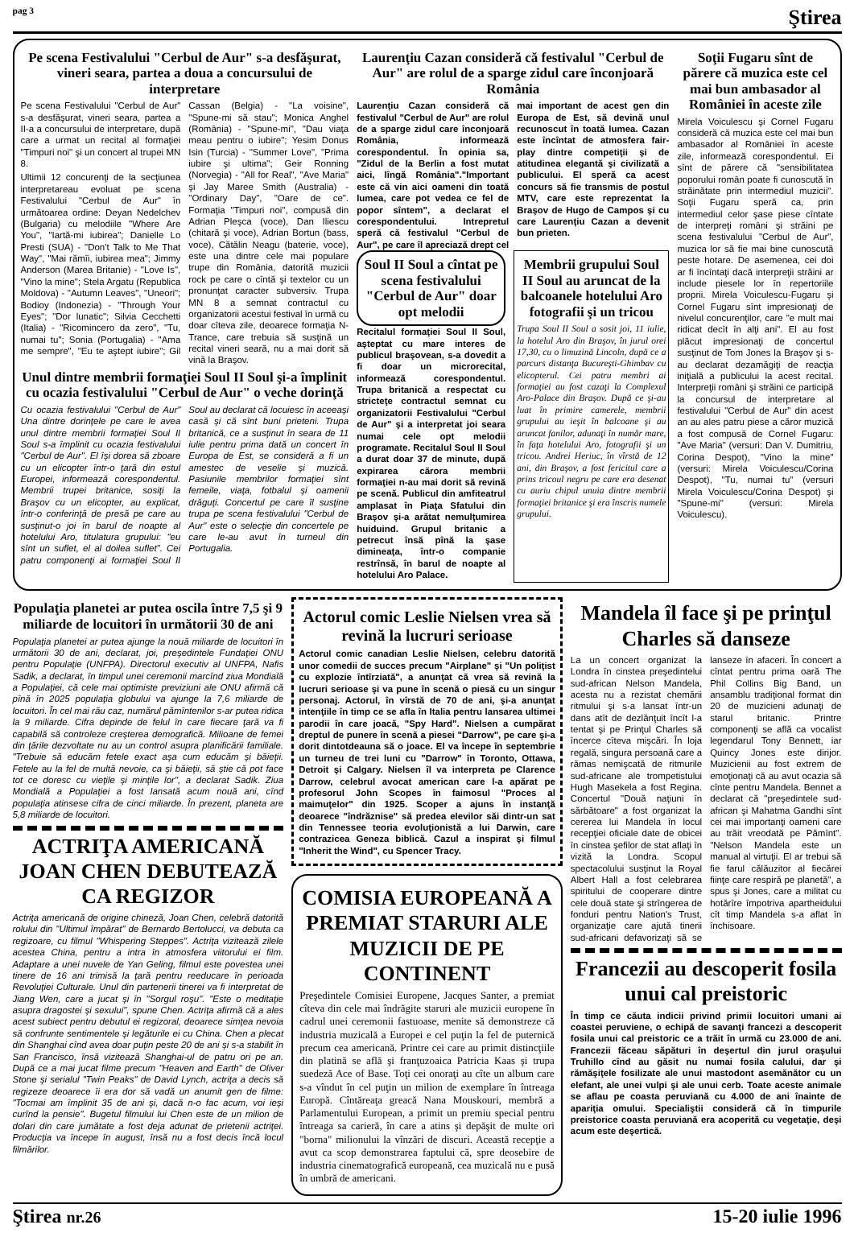pag 3 Ştirea
Pe scena Festivalului "Cerbul de Aur" s-a desfăşurat, vineri seara, partea a doua a concursului de interpretare
Pe scena Festivalului "Cerbul de Aur" s-a desfăşurat, vineri seara, partea a II-a a concursului de interpretare, după care a urmat un recital al formaţiei "Timpuri noi" şi un concert al trupei MN 8.
Ultimii 12 concurenţi de la secţiunea interpretareau evoluat pe scena Festivalului "Cerbul de Aur" în următoarea ordine: Deyan Nedelchev (Bulgaria) cu melodiile "Where Are You", "Iartă-mi iubirea"; Danielle Lo Presti (SUA) - "Don't Talk to Me That Way", "Mai rămîi, iubirea mea"; Jimmy Anderson (Marea Britanie) - "Love Is", "Vino la mine"; Stela Argatu (Republica Moldova) - "Autumn Leaves", "Uneori"; Bodioy (Indonezia) - "Through Your Eyes"; "Dor lunatic"; Silvia Cecchetti (Italia) - "Ricomincero da zero", "Tu, numai tu"; Sonia (Portugalia) - "Ama me sempre", "Eu te aştept iubire"; Gil Cassan (Belgia) - "La voisine", "Spune-mi să stau"; Monica Anghel (România) - "Spune-mi", "Dau viaţa meau pentru o iubire"; Yesim Donus Isin (Turcia) - "Summer Love", "Prima iubire şi ultima"; Geir Ronning (Norvegia) - "All for Real", "Ave Maria" şi Jay Maree Smith (Australia) - "Ordinary Day", "Oare de ce". Formaţia "Timpuri noi", compusă din Adrian Pleşca (voce), Dan Iliescu (chitară şi voce), Adrian Bortun (bass, voce), Cătălin Neagu (baterie, voce), este una dintre cele mai populare trupe din România, datorită muzicii rock pe care o cîntă şi textelor cu un pronunţat caracter subversiv. Trupa MN 8 a semnat contractul cu organizatorii acestui festival în urmă cu doar cîteva zile, deoarece formaţia N-Trance, care trebuia să susţină un recital vineri seară, nu a mai dorit să vină la Braşov.
Unul dintre membrii formaţiei Soul II Soul şi-a împlinit cu ocazia festivalului "Cerbul de Aur" o veche dorinţă
Cu ocazia festivalului "Cerbul de Aur" Una dintre dorinţele pe care le avea unul dintre membrii formaţiei Soul II Soul s-a împlinit cu ocazia festivalului "Cerbul de Aur". El îşi dorea să zboare cu un elicopter într-o ţară din estul Europei, informează corespondentul. Membrii trupei britanice, sosiţi la Braşov cu un elicopter, au explicat, într-o conferinţă de presă pe care au susţinut-o joi în barul de noapte al hotelului Aro, titulatura grupului: "eu sînt un suflet, el al doilea suflet". Cei patru componenţi ai formaţiei Soul II Soul au declarat că locuiesc în aceeaşi casă şi că sînt buni prieteni. Trupa britanică, ce a susţinut în seara de 11 iulie pentru prima dată un concert în Europa de Est, se consideră a fi un amestec de veselie şi muzică. Pasiunile membrilor formaţiei sînt femeile, viaţa, fotbalul şi oamenii drăguţi. Concertul pe care îl susţine trupa pe scena festivalului "Cerbul de Aur" este o selecţie din concertele pe care le-au avut în turneul din Portugalia.
Laurenţiu Cazan consideră că festivalul "Cerbul de Aur" are rolul de a sparge zidul care înconjoară România
Laurenţiu Cazan consideră că festivalul "Cerbul de Aur" are rolul de a sparge zidul care înconjoară România, informează corespondentul. În opinia sa, "Zidul de la Berlin a fost mutat aici, lîngă România"."Important este că vin aici oameni din toată lumea, care pot vedea ce fel de popor sîntem", a declarat el corespondentului. Intrepretul speră că festivalul "Cerbul de Aur", pe care îl apreciază drept cel mai important de acest gen din Europa de Est, să devină unul recunoscut în toată lumea. Cazan este încîntat de atmosfera fair-play dintre competiţii şi de atitudinea elegantă şi civilizată a publicului. El speră ca acest concurs să fie transmis de postul MTV, care este reprezentat la Braşov de Hugo de Campos şi cu care Laurenţiu Cazan a devenit bun prieten.
Soul II Soul a cîntat pe scena festivalului "Cerbul de Aur" doar opt melodii
Recitalul formaţiei Soul II Soul, aşteptat cu mare interes de publicul braşovean, s-a dovedit a fi doar un microrecital, informează corespondentul. Trupa britanică a respectat cu stricteţe contractul semnat cu organizatorii Festivalului "Cerbul de Aur" şi a interpretat joi seara numai cele opt melodii programate. Recitalul Soul II Soul a durat doar 37 de minute, după expirarea cărora membrii formaţiei n-au mai dorit să revină pe scenă. Publicul din amfiteatrul amplasat în Piaţa Sfatului din Braşov şi-a arătat nemulţumirea huiduind. Grupul britanic a petrecut însă pînă la şase dimineaţa, într-o companie restrînsă, în barul de noapte al hotelului Aro Palace.
Membrii grupului Soul II Soul au aruncat de la balcoanele hotelului Aro fotografii şi un tricou
Trupa Soul II Soul a sosit joi, 11 iulie, la hotelul Aro din Braşov, în jurul orei 17,30, cu o limuzină Lincoln, după ce a parcurs distanţa Bucureşti-Ghimbav cu elicopterul. Cei patru membri ai formaţiei au fost cazaţi la Complexul Aro-Palace din Braşov. După ce şi-au luat în primire camerele, membrii grupului au ieşit în balcoane şi au aruncat fanilor, adunaţi în număr mare, în faţa hotelului Aro, fotografii şi un tricou. Andrei Heriuc, în vîrstă de 12 ani, din Braşov, a fost fericitul care a prins tricoul negru pe care era desenat cu auriu chipul unuia dintre membrii formaţiei britanice şi era înscris numele grupului.
Soţii Fugaru sînt de părere că muzica este cel mai bun ambasador al României în aceste zile
Mirela Voiculescu şi Cornel Fugaru consideră că muzica este cel mai bun ambasador al României în aceste zile, informează corespondentul. Ei sînt de părere că "sensibilitatea poporului român poate fi cunoscută în străinătate prin intermediul muzicii". Soţii Fugaru speră ca, prin intermediul celor şase piese cîntate de interpreţi români şi străini pe scena festivalului "Cerbul de Aur", muzica lor să fie mai bine cunoscută peste hotare. De asemenea, cei doi ar fi încîntaţi dacă interpreţii străini ar include piesele lor în repertoriile proprii. Mirela Voiculescu-Fugaru şi Cornel Fugaru sînt impresionaţi de nivelul concurenţilor, care "e mult mai ridicat decît în alţi ani". El au fost plăcut impresionaţi de concertul susţinut de Tom Jones la Braşov şi s-au declarat dezamăgiţi de reacţia iniţială a publicului la acest recital. Interpreţii români şi străini ce participă la concursul de interpretare al festivalului "Cerbul de Aur" din acest an au ales patru piese a căror muzică a fost compusă de Cornel Fugaru: "Ave Maria" (versuri: Dan V. Dumitriu, Corina Despot), "Vino la mine" (versuri: Mirela Voiculescu/Corina Despot), "Tu, numai tu" (versuri Mirela Voiculescu/Corina Despot) şi "Spune-mi" (versuri: Mirela Voiculescu).
Populaţia planetei ar putea oscila între 7,5 şi 9 miliarde de locuitori în următorii 30 de ani
Populaţia planetei ar putea ajunge la nouă miliarde de locuitori în următorii 30 de ani, declarat, joi, preşedintele Fundaţiei ONU pentru Populaţie (UNFPA). Directorul executiv al UNFPA, Nafis Sadik, a declarat, în timpul unei ceremonii marcînd ziua Mondială a Populaţiei, că cele mai optimiste previziuni ale ONU afirmă că pînă în 2025 populaţia globului va ajunge la 7,6 miliarde de locuitori. În cel mai rău caz, numărul pămîntenilor s-ar putea ridica la 9 miliarde. Cifra depinde de felul în care fiecare ţară va fi capabilă să controleze creşterea demografică. Milioane de femei din ţările dezvoltate nu au un control asupra planificării familiale. "Trebuie să educăm fetele exact aşa cum educăm şi băieţii. Fetele au la fel de multă nevoie, ca şi băieţii, să ştie că pot face tot ce doresc cu vieţile şi minţile lor", a declarat Sadik. Ziua Mondială a Populaţiei a fost lansată acum nouă ani, cînd populaţia atinsese cifra de cinci miliarde. În prezent, planeta are 5,8 miliarde de locuitori.
ACTRIŢA AMERICANĂ JOAN CHEN DEBUTEAZĂ CA REGIZOR
Actriţa americană de origine chineză, Joan Chen, celebră datorită rolului din "Ultimul împărat" de Bernardo Bertolucci, va debuta ca regizoare, cu filmul "Whispering Steppes". Actriţa vizitează zilele acestea China, pentru a intra în atmosfera viitorului ei film. Adaptare a unei nuvele de Yan Geling, filmul este povestea unei tinere de 16 ani trimisă la ţară pentru reeducare în perioada Revoluţiei Culturale. Unul din partenerii tinerei va fi interpretat de Jiang Wen, care a jucat şi în "Sorgul roşu". "Este o meditaţie asupra dragostei şi sexului", spune Chen. Actriţa afirmă că a ales acest subiect pentru debutul ei regizoral, deoarece simţea nevoia să confrunte sentimentele şi legăturile ei cu China. Chen a plecat din Shanghai cînd avea doar puţin peste 20 de ani şi s-a stabilit în San Francisco, însă vizitează Shanghai-ul de patru ori pe an. După ce a mai jucat filme precum "Heaven and Earth" de Oliver Stone şi serialul "Twin Peaks" de David Lynch, actriţa a decis să regizeze deoarece îi era dor să vadă un anumit gen de filme: "Tocmai am împlinit 35 de ani şi, dacă n-o fac acum, voi ieşi curînd la pensie". Bugetul filmului lui Chen este de un milion de dolari din care jumătate a fost deja adunat de prietenii actriţei. Producţia va începe în august, însă nu a fost decis încă locul filmărilor.
Actorul comic Leslie Nielsen vrea să revină la lucruri serioase
Actorul comic canadian Leslie Nielsen, celebru datorită unor comedii de succes precum "Airplane" şi "Un poliţist cu explozie întîrziată", a anunţat că vrea să revină la lucruri serioase şi va pune în scenă o piesă cu un singur personaj. Actorul, în vîrstă de 70 de ani, şi-a anunţat intenţiile în timp ce se afla în Italia pentru lansarea ultimei parodii în care joacă, "Spy Hard". Nielsen a cumpărat dreptul de punere în scenă a piesei "Darrow", pe care şi-a dorit dintotdeauna să o joace. El va începe în septembrie un turneu de trei luni cu "Darrow" în Toronto, Ottawa, Detroit şi Calgary. Nielsen îl va interpreta pe Clarence Darrow, celebrul avocat american care l-a apărat pe profesorul John Scopes în faimosul "Proces al maimuţelor" din 1925. Scoper a ajuns în instanţă deoarece "îndrăznise" să predea elevilor săi dintr-un sat din Tennessee teoria evoluţionistă a lui Darwin, care contrazicea Geneza biblică. Cazul a inspirat şi filmul "Inherit the Wind", cu Spencer Tracy.
COMISIA EUROPEANĂ A PREMIAT STARURI ALE MUZICII DE PE CONTINENT
Preşedintele Comisiei Europene, Jacques Santer, a premiat cîteva din cele mai îndrăgite staruri ale muzicii europene în cadrul unei ceremonii fastuoase, menite să demonstreze că industria muzicală a Europei e cel puţin la fel de puternică precum cea americană. Printre cei care au primit distincţiile din platină se află şi franţuzoaica Patricia Kaas şi trupa suedeză Ace of Base. Toţi cei onoraţi au cîte un album care s-a vîndut în cel puţin un milion de exemplare în întreaga Europă. Cîntăreaţa greacă Nana Mouskouri, membră a Parlamentului European, a primit un premiu special pentru întreaga sa carieră, în care a atins şi depăşit de multe ori "borna" milionului la vînzări de discuri. Această recepţie a avut ca scop demonstrarea faptului că, spre deosebire de industria cinematografică europeană, cea muzicală nu e pusă în umbră de americani.
Mandela îl face şi pe prinţul Charles să danseze
La un concert organizat la Londra în cinstea preşedintelui sud-african Nelson Mandela, acesta nu a rezistat chemării ritmului şi s-a lansat într-un dans atît de dezlănţuit încît l-a tentat şi pe Prinţul Charles să încerce cîteva mişcări. În loja regală, singura persoană care a rămas nemişcată de ritmurile sud-africane ale trompetistului Hugh Masekela a fost Regina. Concertul "Două naţiuni în sărbătoare" a fost organizat la cererea lui Mandela în locul recepţiei oficiale date de obicei în cinstea şefilor de stat aflaţi în vizită la Londra. Scopul spectacolului susţinut la Royal Albert Hall a fost celebrarea spiritului de cooperare dintre cele două state şi strîngerea de fonduri pentru Nation's Trust, organizaţie care ajută tinerii sud-africani defavorizaţi să se lanseze în afaceri. În concert a cîntat pentru prima oară The Phil Collins Big Band, un ansamblu tradiţional format din 20 de muzicieni adunaţi de starul britanic. Printre componenţi se află ca vocalist legendarul Tony Bennett, iar Quincy Jones este dirijor. Muzicienii au fost extrem de emoţionaţi că au avut ocazia să cînte pentru Mandela. Bennet a declarat că "preşedintele sud-african şi Mahatma Gandhi sînt cei mai importanţi oameni care au trăit vreodată pe Pămînt". "Nelson Mandela este un manual al virtuţii. El ar trebui să fie farul călăuzitor al fiecărei fiinţe care respiră pe planetă", a spus şi Jones, care a militat cu hotărîre împotriva apartheidului cît timp Mandela s-a aflat în închisoare.
Francezii au descoperit fosila unui cal preistoric
În timp ce căuta indicii privind primii locuitori umani ai coastei peruviene, o echipă de savanţi francezi a descoperit fosila unui cal preistoric ce a trăit în urmă cu 23.000 de ani. Francezii făceau săpături în deşertul din jurul oraşului Truhillo cînd au găsit nu numai fosila calului, dar şi rămăşiţele fosilizate ale unui mastodont asemănător cu un elefant, ale unei vulpi şi ale unui cerb. Toate aceste animale se aflau pe coasta peruviană cu 4.000 de ani înainte de apariţia omului. Specialiştii consideră că în timpurile preistorice coasta peruviană era acoperită cu vegetaţie, deşi acum este deşertică.
Ştirea nr.26 15-20 iulie 1996